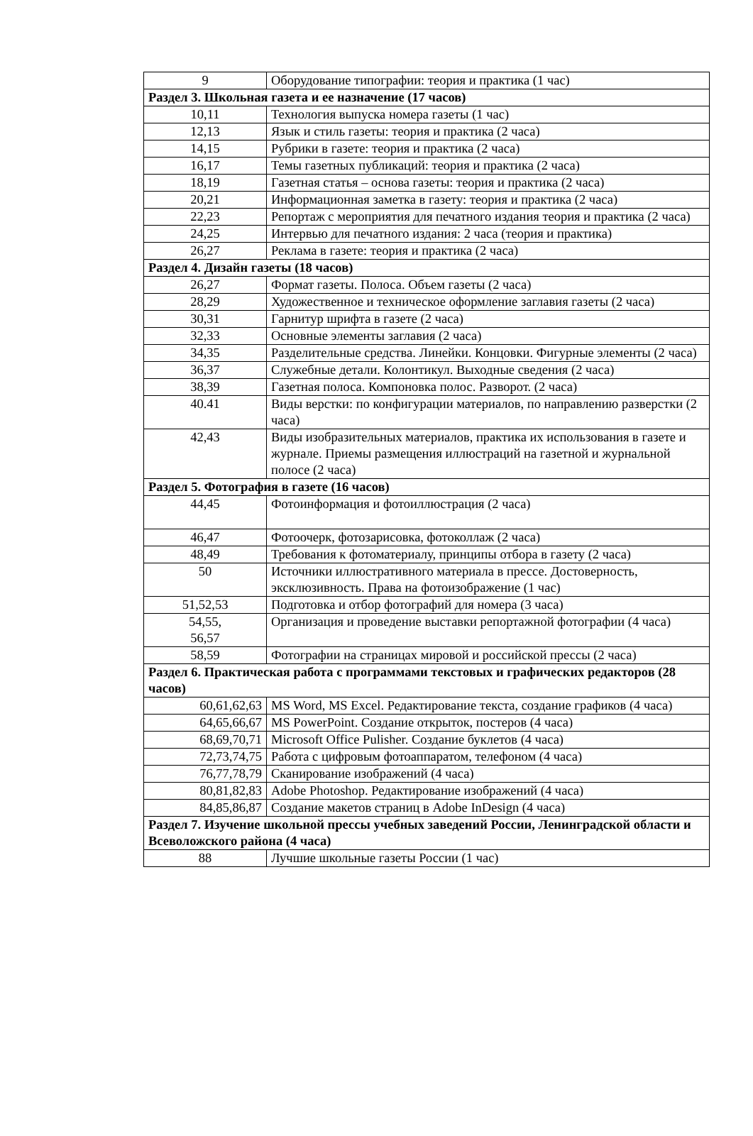| 9 | Оборудование типографии: теория и практика (1 час) |
| Раздел 3. Школьная газета и ее назначение (17 часов) | |
| 10,11 | Технология выпуска номера газеты (1 час) |
| 12,13 | Язык и стиль газеты: теория и практика (2 часа) |
| 14,15 | Рубрики в газете: теория и практика (2 часа) |
| 16,17 | Темы газетных публикаций: теория и практика (2 часа) |
| 18,19 | Газетная статья – основа газеты: теория и практика (2 часа) |
| 20,21 | Информационная заметка в газету: теория и практика (2 часа) |
| 22,23 | Репортаж с мероприятия для печатного издания теория и практика (2 часа) |
| 24,25 | Интервью для печатного издания: 2 часа (теория и практика) |
| 26,27 | Реклама в газете: теория и практика (2 часа) |
| Раздел 4. Дизайн газеты (18 часов) | |
| 26,27 | Формат газеты. Полоса. Объем газеты (2 часа) |
| 28,29 | Художественное и техническое оформление заглавия газеты (2 часа) |
| 30,31 | Гарнитур шрифта в газете (2 часа) |
| 32,33 | Основные элементы заглавия (2 часа) |
| 34,35 | Разделительные средства. Линейки. Концовки. Фигурные элементы (2 часа) |
| 36,37 | Служебные детали. Колонтикул. Выходные сведения (2 часа) |
| 38,39 | Газетная полоса. Компоновка полос. Разворот. (2 часа) |
| 40.41 | Виды верстки: по конфигурации материалов, по направлению разверстки (2 часа) |
| 42,43 | Виды изобразительных материалов, практика их использования в газете и журнале. Приемы размещения иллюстраций на газетной и журнальной полосе (2 часа) |
| Раздел 5. Фотография в газете (16 часов) | |
| 44,45 | Фотоинформация и фотоиллюстрация (2 часа) |
| 46,47 | Фотоочерк, фотозарисовка, фотоколлаж (2 часа) |
| 48,49 | Требования к фотоматериалу, принципы отбора в газету (2 часа) |
| 50 | Источники иллюстративного материала в прессе. Достоверность, эксклюзивность. Права на фотоизображение (1 час) |
| 51,52,53 | Подготовка и отбор фотографий для номера (3 часа) |
| 54,55, 56,57 | Организация и проведение выставки репортажной фотографии (4 часа) |
| 58,59 | Фотографии на страницах мировой и российской прессы (2 часа) |
| Раздел 6. Практическая работа с программами текстовых и графических редакторов (28 часов) | |
| 60,61,62,63 | MS Word, MS Excel. Редактирование текста, создание графиков (4 часа) |
| 64,65,66,67 | MS PowerPoint. Создание открыток, постеров (4 часа) |
| 68,69,70,71 | Microsoft Office Pulisher. Создание буклетов (4 часа) |
| 72,73,74,75 | Работа с цифровым фотоаппаратом, телефоном (4 часа) |
| 76,77,78,79 | Сканирование изображений (4 часа) |
| 80,81,82,83 | Adobe Photoshop. Редактирование изображений (4 часа) |
| 84,85,86,87 | Создание макетов страниц в Adobe InDesign (4 часа) |
| Раздел 7. Изучение школьной прессы учебных заведений России, Ленинградской области и Всеволожского района (4 часа) | |
| 88 | Лучшие школьные газеты России (1 час) |